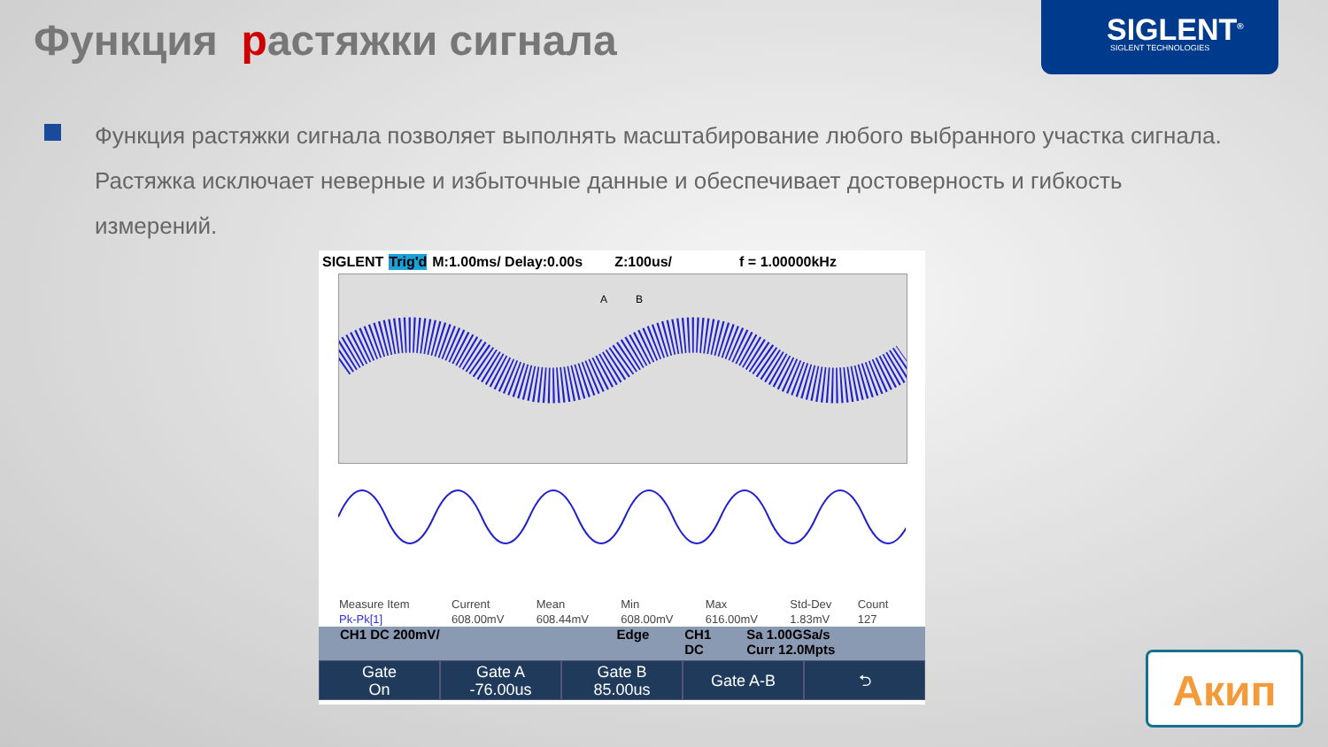Функция растяжки сигнала
SIGLENT<sup>®</sup>
SIGLENT TECHNOLOGIES
Функция растяжки сигнала позволяет выполнять масштабирование любого выбранного участка сигнала. Растяжка исключает неверные и избыточные данные и обеспечивает достоверность и гибкость измерений.
SIGLENT Trig'd M:1.00ms/ Delay:0.00s Z:100us/ f = 1.00000kHz
A
B
| Measure Item | Current | Mean | Min | Max | Std-Dev | Count |
| --- | --- | --- | --- | --- | --- | --- |
| Pk-Pk[1] | 608.00mV | 608.44mV | 608.00mV | 616.00mV | 1.83mV | 127 |
CH1 DC 200mV/ Edge CH1
DC Sa 1.00GSa/s
Curr 12.0Mpts
Gate
On
Gate A
-76.00us
Gate B
85.00us
Gate A-B ⮌
Акип